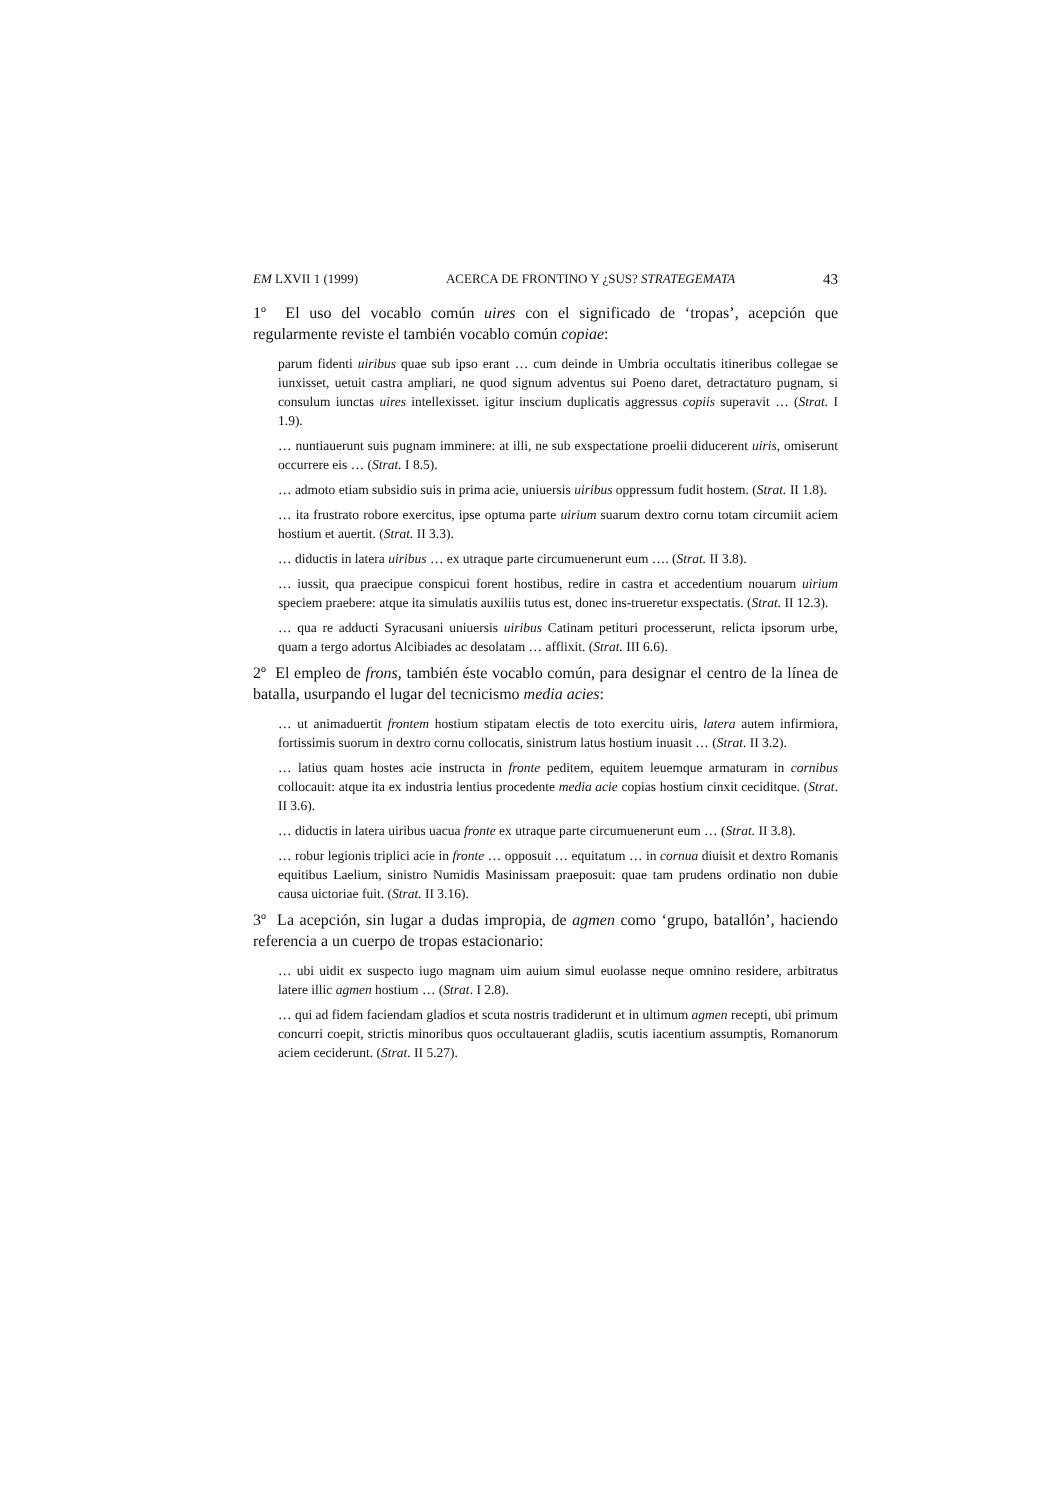EM LXVII 1 (1999) ACERCA DE FRONTINO Y ¿SUS? STRATEGEMATA 43
1º El uso del vocablo común uires con el significado de ‘tropas’, acepción que regularmente reviste el también vocablo común copiae:
parum fidenti uiribus quae sub ipso erant … cum deinde in Umbria occultatis itineribus collegae se iunxisset, uetuit castra ampliari, ne quod signum adventus sui Poeno daret, detractaturo pugnam, si consulum iunctas uires intellexisset. igitur inscium duplicatis aggressus copiis superavit … (Strat. I 1.9).
… nuntiauerunt suis pugnam imminere: at illi, ne sub exspectatione proelii diducerent uiris, omiserunt occurrere eis … (Strat. I 8.5).
… admoto etiam subsidio suis in prima acie, uniuersis uiribus oppressum fudit hostem. (Strat. II 1.8).
… ita frustrato robore exercitus, ipse optuma parte uirium suarum dextro cornu totam circumiit aciem hostium et auertit. (Strat. II 3.3).
… diductis in latera uiribus … ex utraque parte circumuenerunt eum …. (Strat. II 3.8).
… iussit, qua praecipue conspicui forent hostibus, redire in castra et accedentium nouarum uirium speciem praebere: atque ita simulatis auxiliis tutus est, donec ins-trueretur exspectatis. (Strat. II 12.3).
… qua re adducti Syracusani uniuersis uiribus Catinam petituri processerunt, relicta ipsorum urbe, quam a tergo adortus Alcibiades ac desolatam … afflixit. (Strat. III 6.6).
2º El empleo de frons, también éste vocablo común, para designar el centro de la línea de batalla, usurpando el lugar del tecnicismo media acies:
… ut animaduertit frontem hostium stipatam electis de toto exercitu uiris, latera autem infirmiora, fortissimis suorum in dextro cornu collocatis, sinistrum latus hostium inuasit … (Strat. II 3.2).
… latius quam hostes acie instructa in fronte peditem, equitem leuemque armaturam in cornibus collocauit: atque ita ex industria lentius procedente media acie copias hostium cinxit ceciditque. (Strat. II 3.6).
… diductis in latera uiribus uacua fronte ex utraque parte circumuenerunt eum … (Strat. II 3.8).
… robur legionis triplici acie in fronte … opposuit … equitatum … in cornua diuisit et dextro Romanis equitibus Laelium, sinistro Numidis Masinissam praeposuit: quae tam prudens ordinatio non dubie causa uictoriae fuit. (Strat. II 3.16).
3º La acepción, sin lugar a dudas impropia, de agmen como ‘grupo, batallón’, haciendo referencia a un cuerpo de tropas estacionario:
… ubi uidit ex suspecto iugo magnam uim auium simul euolasse neque omnino residere, arbitratus latere illic agmen hostium … (Strat. I 2.8).
… qui ad fidem faciendam gladios et scuta nostris tradiderunt et in ultimum agmen recepti, ubi primum concurri coepit, strictis minoribus quos occultauerant gladiis, scutis iacentium assumptis, Romanorum aciem ceciderunt. (Strat. II 5.27).